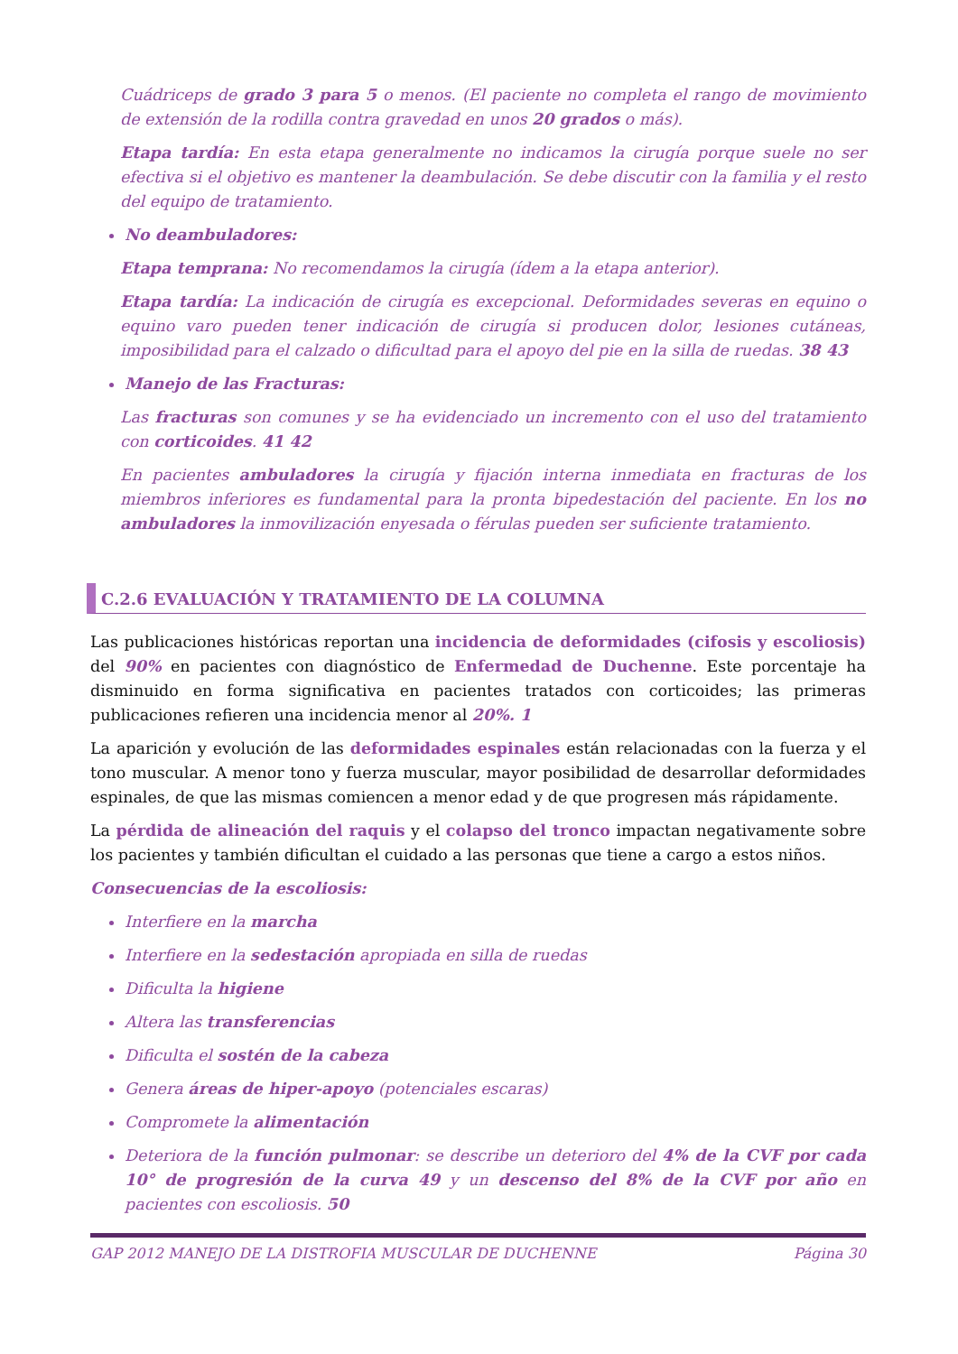Cuádriceps de grado 3 para 5 o menos. (El paciente no completa el rango de movimiento de extensión de la rodilla contra gravedad en unos 20 grados o más).
Etapa tardía: En esta etapa generalmente no indicamos la cirugía porque suele no ser efectiva si el objetivo es mantener la deambulación. Se debe discutir con la familia y el resto del equipo de tratamiento.
No deambuladores:
Etapa temprana: No recomendamos la cirugía (ídem a la etapa anterior).
Etapa tardía: La indicación de cirugía es excepcional. Deformidades severas en equino o equino varo pueden tener indicación de cirugía si producen dolor, lesiones cutáneas, imposibilidad para el calzado o dificultad para el apoyo del pie en la silla de ruedas. 38 43
Manejo de las Fracturas:
Las fracturas son comunes y se ha evidenciado un incremento con el uso del tratamiento con corticoides. 41 42
En pacientes ambuladores la cirugía y fijación interna inmediata en fracturas de los miembros inferiores es fundamental para la pronta bipedestación del paciente. En los no ambuladores la inmovilización enyesada o férulas pueden ser suficiente tratamiento.
C.2.6 EVALUACIÓN Y TRATAMIENTO DE LA COLUMNA
Las publicaciones históricas reportan una incidencia de deformidades (cifosis y escoliosis) del 90% en pacientes con diagnóstico de Enfermedad de Duchenne. Este porcentaje ha disminuido en forma significativa en pacientes tratados con corticoides; las primeras publicaciones refieren una incidencia menor al 20%. 1
La aparición y evolución de las deformidades espinales están relacionadas con la fuerza y el tono muscular. A menor tono y fuerza muscular, mayor posibilidad de desarrollar deformidades espinales, de que las mismas comiencen a menor edad y de que progresen más rápidamente.
La pérdida de alineación del raquis y el colapso del tronco impactan negativamente sobre los pacientes y también dificultan el cuidado a las personas que tiene a cargo a estos niños.
Consecuencias de la escoliosis:
Interfiere en la marcha
Interfiere en la sedestación apropiada en silla de ruedas
Dificulta la higiene
Altera las transferencias
Dificulta el sostén de la cabeza
Genera áreas de hiper-apoyo (potenciales escaras)
Compromete la alimentación
Deteriora de la función pulmonar: se describe un deterioro del 4% de la CVF por cada 10° de progresión de la curva 49 y un descenso del 8% de la CVF por año en pacientes con escoliosis. 50
GAP 2012 MANEJO DE LA DISTROFIA MUSCULAR DE DUCHENNE Página 30